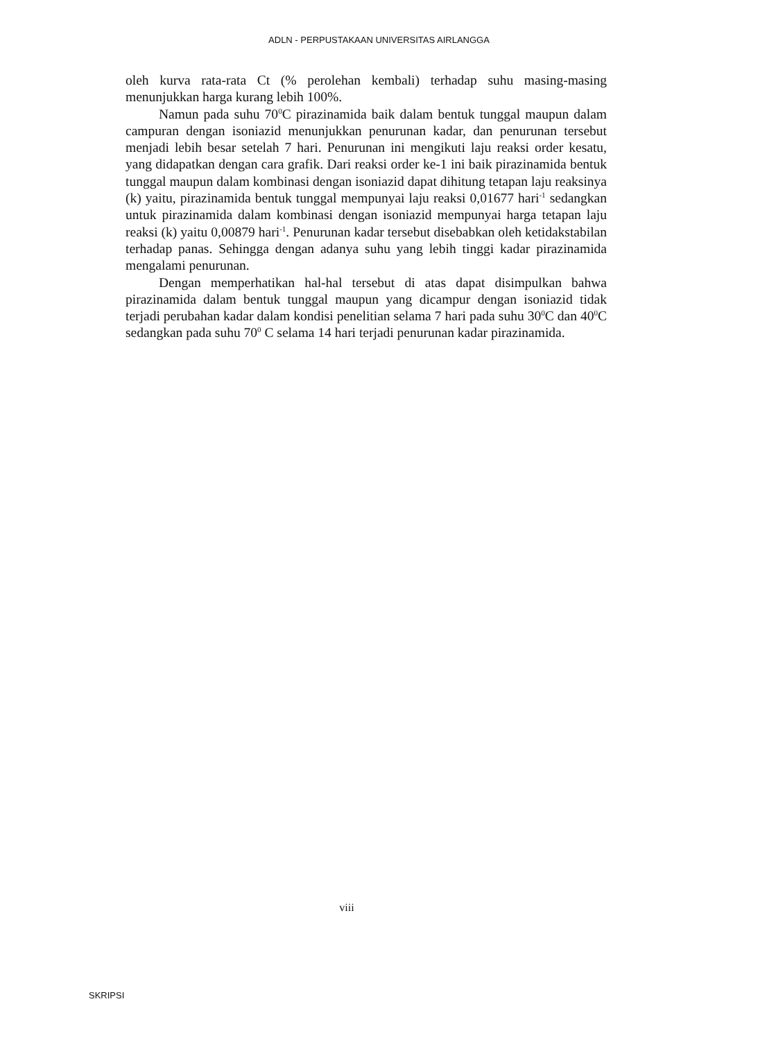ADLN - PERPUSTAKAAN UNIVERSITAS AIRLANGGA
oleh kurva rata-rata Ct (% perolehan kembali) terhadap suhu masing-masing menunjukkan harga kurang lebih 100%.
Namun pada suhu 70<sup>0</sup>C pirazinamida baik dalam bentuk tunggal maupun dalam campuran dengan isoniazid menunjukkan penurunan kadar, dan penurunan tersebut menjadi lebih besar setelah 7 hari. Penurunan ini mengikuti laju reaksi order kesatu, yang didapatkan dengan cara grafik. Dari reaksi order ke-1 ini baik pirazinamida bentuk tunggal maupun dalam kombinasi dengan isoniazid dapat dihitung tetapan laju reaksinya (k) yaitu, pirazinamida bentuk tunggal mempunyai laju reaksi 0,01677 hari<sup>-1</sup> sedangkan untuk pirazinamida dalam kombinasi dengan isoniazid mempunyai harga tetapan laju reaksi (k) yaitu 0,00879 hari<sup>-1</sup>. Penurunan kadar tersebut disebabkan oleh ketidakstabilan terhadap panas. Sehingga dengan adanya suhu yang lebih tinggi kadar pirazinamida mengalami penurunan.
Dengan memperhatikan hal-hal tersebut di atas dapat disimpulkan bahwa pirazinamida dalam bentuk tunggal maupun yang dicampur dengan isoniazid tidak terjadi perubahan kadar dalam kondisi penelitian selama 7 hari pada suhu 30<sup>0</sup>C dan 40<sup>0</sup>C sedangkan pada suhu 70<sup>0</sup> C selama 14 hari terjadi penurunan kadar pirazinamida.
viii
SKRIPSI